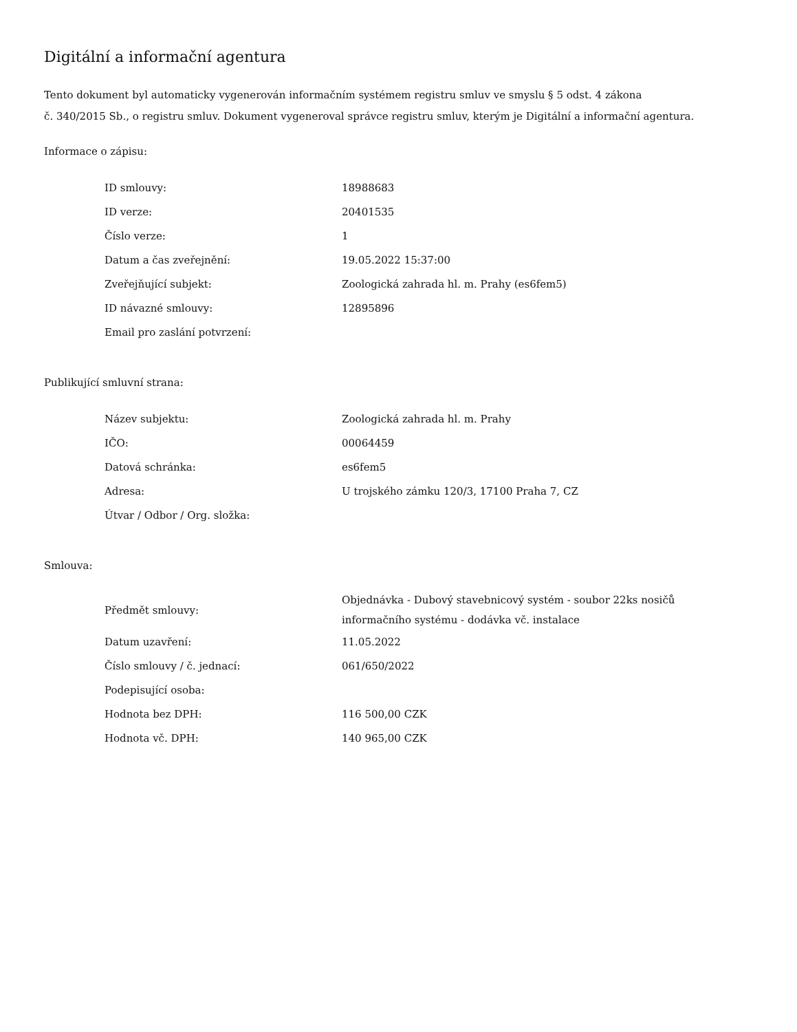Digitální a informační agentura
Tento dokument byl automaticky vygenerován informačním systémem registru smluv ve smyslu § 5 odst. 4 zákona
č. 340/2015 Sb., o registru smluv. Dokument vygeneroval správce registru smluv, kterým je Digitální a informační agentura.
Informace o zápisu:
| ID smlouvy: | 18988683 |
| ID verze: | 20401535 |
| Číslo verze: | 1 |
| Datum a čas zveřejnění: | 19.05.2022 15:37:00 |
| Zveřejňující subjekt: | Zoologická zahrada hl. m. Prahy (es6fem5) |
| ID návazné smlouvy: | 12895896 |
| Email pro zaslání potvrzení: | |
Publikující smluvní strana:
| Název subjektu: | Zoologická zahrada hl. m. Prahy |
| IČO: | 00064459 |
| Datová schránka: | es6fem5 |
| Adresa: | U trojského zámku 120/3, 17100 Praha 7, CZ |
| Útvar / Odbor / Org. složka: | |
Smlouva:
| Předmět smlouvy: | Objednávka - Dubový stavebnicový systém - soubor 22ks nosičů informačního systému - dodávka vč. instalace |
| Datum uzavření: | 11.05.2022 |
| Číslo smlouvy / č. jednací: | 061/650/2022 |
| Podepisující osoba: | |
| Hodnota bez DPH: | 116 500,00 CZK |
| Hodnota vč. DPH: | 140 965,00 CZK |